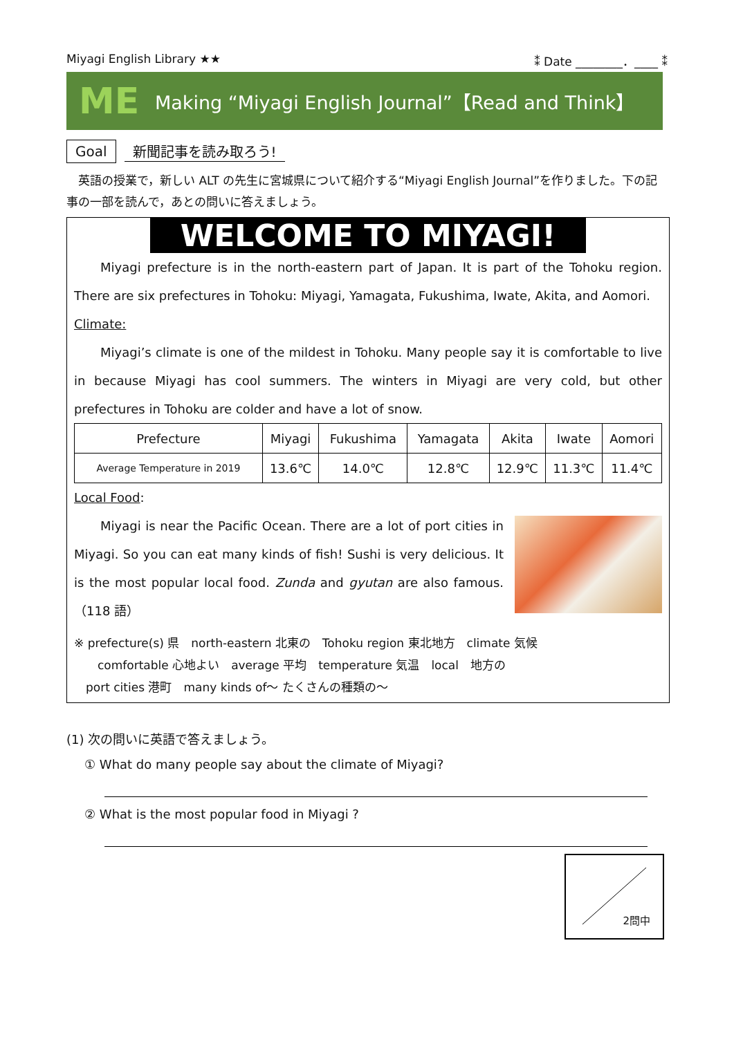Miyagi English Library ★★ ⁑ Date ________．____ ⁑
ME
Making “Miyagi English Journal”【Read and Think】
Goal 新聞記事を読み取ろう!
　英語の授業で，新しい ALT の先生に宮城県について紹介する“Miyagi English Journal”を作りました。下の記事の一部を読んで，あとの問いに答えましょう。
WELCOME TO MIYAGI!
Miyagi prefecture is in the north-eastern part of Japan. It is part of the Tohoku region. There are six prefectures in Tohoku: Miyagi, Yamagata, Fukushima, Iwate, Akita, and Aomori.
Climate:
Miyagi’s climate is one of the mildest in Tohoku. Many people say it is comfortable to live in because Miyagi has cool summers. The winters in Miyagi are very cold, but other prefectures in Tohoku are colder and have a lot of snow.
| Prefecture | Miyagi | Fukushima | Yamagata | Akita | Iwate | Aomori |
| Average Temperature in 2019 | 13.6℃ | 14.0℃ | 12.8℃ | 12.9℃ | 11.3℃ | 11.4℃ |
Local Food:
Miyagi is near the Pacific Ocean. There are a lot of port cities in Miyagi. So you can eat many kinds of fish! Sushi is very delicious. It is the most popular local food. Zunda and gyutan are also famous.（118 語）
※ prefecture(s) 県　north-eastern 北東の　Tohoku region 東北地方　climate 気候
　　comfortable 心地よい　average 平均　temperature 気温　local　地方の
　port cities 港町　many kinds of～ たくさんの種類の～
(1) 次の問いに英語で答えましょう。
① What do many people say about the climate of Miyagi?
② What is the most popular food in Miyagi ?
2問中